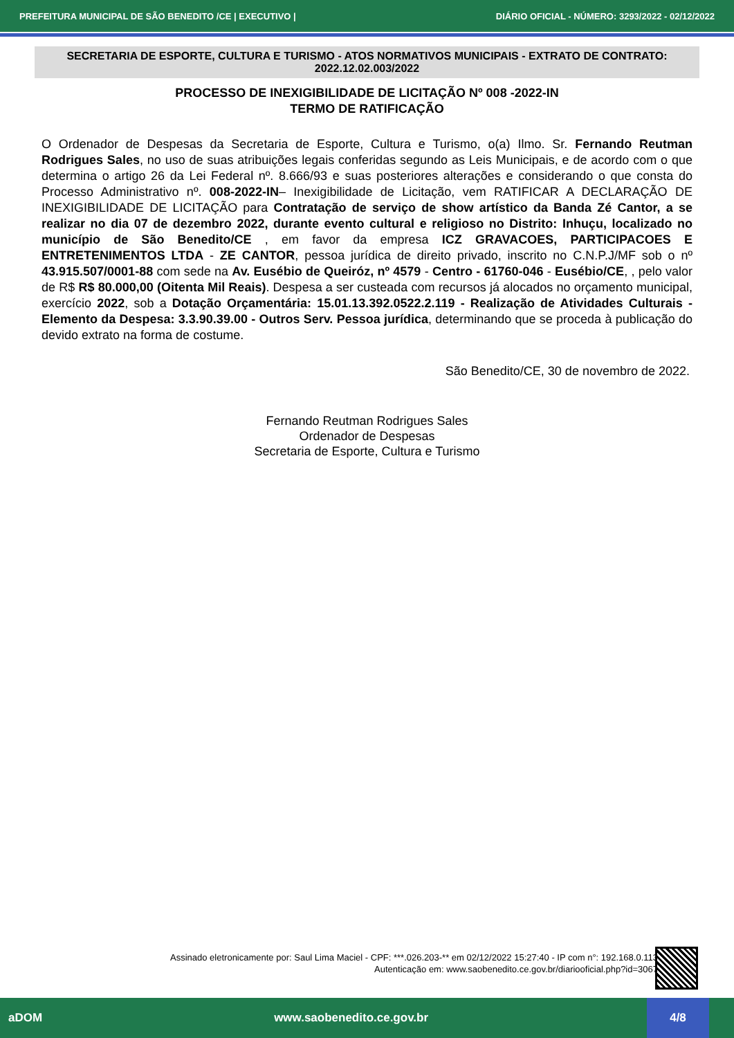PREFEITURA MUNICIPAL DE SÃO BENEDITO /CE | EXECUTIVO | DIÁRIO OFICIAL - NÚMERO: 3293/2022 - 02/12/2022
SECRETARIA DE ESPORTE, CULTURA E TURISMO - ATOS NORMATIVOS MUNICIPAIS - EXTRATO DE CONTRATO: 2022.12.02.003/2022
PROCESSO DE INEXIGIBILIDADE DE LICITAÇÃO Nº 008 -2022-IN
TERMO DE RATIFICAÇÃO
O Ordenador de Despesas da Secretaria de Esporte, Cultura e Turismo, o(a) Ilmo. Sr. Fernando Reutman Rodrigues Sales, no uso de suas atribuições legais conferidas segundo as Leis Municipais, e de acordo com o que determina o artigo 26 da Lei Federal nº. 8.666/93 e suas posteriores alterações e considerando o que consta do Processo Administrativo nº. 008-2022-IN– Inexigibilidade de Licitação, vem RATIFICAR A DECLARAÇÃO DE INEXIGIBILIDADE DE LICITAÇÃO para Contratação de serviço de show artístico da Banda Zé Cantor, a se realizar no dia 07 de dezembro 2022, durante evento cultural e religioso no Distrito: Inhuçu, localizado no município de São Benedito/CE , em favor da empresa ICZ GRAVACOES, PARTICIPACOES E ENTRETENIMENTOS LTDA - ZE CANTOR, pessoa jurídica de direito privado, inscrito no C.N.P.J/MF sob o nº 43.915.507/0001-88 com sede na Av. Eusébio de Queiróz, nº 4579 - Centro - 61760-046 - Eusébio/CE, , pelo valor de R$ R$ 80.000,00 (Oitenta Mil Reais). Despesa a ser custeada com recursos já alocados no orçamento municipal, exercício 2022, sob a Dotação Orçamentária: 15.01.13.392.0522.2.119 - Realização de Atividades Culturais - Elemento da Despesa: 3.3.90.39.00 - Outros Serv. Pessoa jurídica, determinando que se proceda à publicação do devido extrato na forma de costume.
São Benedito/CE, 30 de novembro de 2022.
Fernando Reutman Rodrigues Sales
Ordenador de Despesas
Secretaria de Esporte, Cultura e Turismo
Assinado eletronicamente por: Saul Lima Maciel - CPF: ***.026.203-** em 02/12/2022 15:27:40 - IP com n°: 192.168.0.113
Autenticação em: www.saobenedito.ce.gov.br/diariooficial.php?id=3067
aDOM www.saobenedito.ce.gov.br 4/8